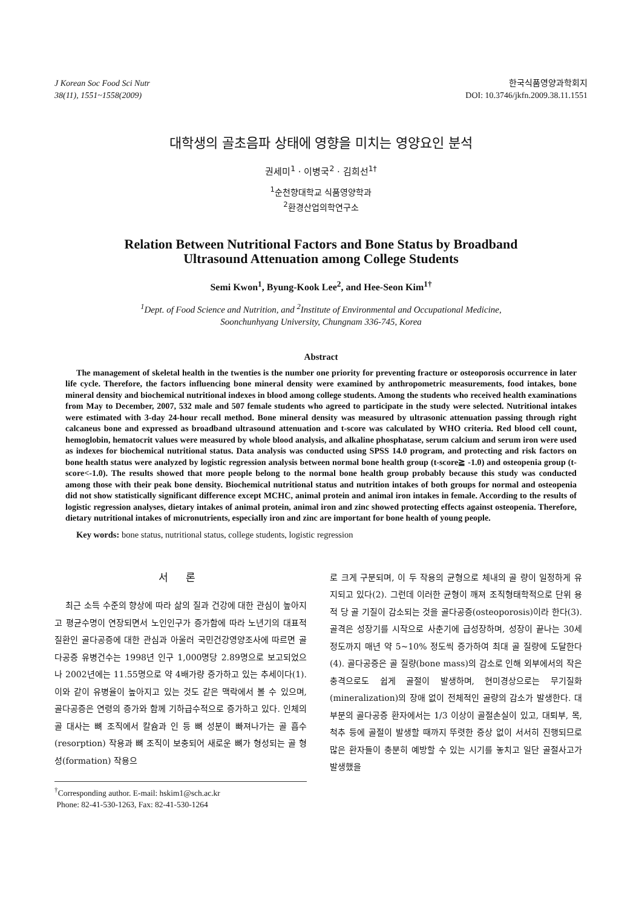J Korean Soc Food Sci Nutr
38(11), 1551~1558(2009)
한국식품영양과학회지
DOI: 10.3746/jkfn.2009.38.11.1551
대학생의 골초음파 상태에 영향을 미치는 영양요인 분석
권세미<sup>1</sup> · 이병국<sup>2</sup> · 김희선<sup>1†</sup>
<sup>1</sup> 순천향대학교 식품영양학과
<sup>2</sup> 환경산업의학연구소
Relation Between Nutritional Factors and Bone Status by Broadband
Ultrasound Attenuation among College Students
Semi Kwon<sup>1</sup>, Byung-Kook Lee<sup>2</sup>, and Hee-Seon Kim<sup>1†</sup>
<sup>1</sup> Dept. of Food Science and Nutrition, and <sup>2</sup>Institute of Environmental and Occupational Medicine,
Soonchunhyang University, Chungnam 336-745, Korea
Abstract
The management of skeletal health in the twenties is the number one priority for preventing fracture or osteoporosis occurrence in later life cycle. Therefore, the factors influencing bone mineral density were examined by anthropometric measurements, food intakes, bone mineral density and biochemical nutritional indexes in blood among college students. Among the students who received health examinations from May to December, 2007, 532 male and 507 female students who agreed to participate in the study were selected. Nutritional intakes were estimated with 3-day 24-hour recall method. Bone mineral density was measured by ultrasonic attenuation passing through right calcaneus bone and expressed as broadband ultrasound attenuation and t-score was calculated by WHO criteria. Red blood cell count, hemoglobin, hematocrit values were measured by whole blood analysis, and alkaline phosphatase, serum calcium and serum iron were used as indexes for biochemical nutritional status. Data analysis was conducted using SPSS 14.0 program, and protecting and risk factors on bone health status were analyzed by logistic regression analysis between normal bone health group (t-score≧ -1.0) and osteopenia group (t-score<-1.0). The results showed that more people belong to the normal bone health group probably because this study was conducted among those with their peak bone density. Biochemical nutritional status and nutrition intakes of both groups for normal and osteopenia did not show statistically significant difference except MCHC, animal protein and animal iron intakes in female. According to the results of logistic regression analyses, dietary intakes of animal protein, animal iron and zinc showed protecting effects against osteopenia. Therefore, dietary nutritional intakes of micronutrients, especially iron and zinc are important for bone health of young people.
Key words: bone status, nutritional status, college students, logistic regression
서 론
최근 소득 수준의 향상에 따라 삶의 질과 건강에 대한 관심이 높아지고 평균수명이 연장되면서 노인인구가 증가함에 따라 노년기의 대표적 질환인 골다공증에 대한 관심과 아울러 국민건강영양조사에 따르면 골다공증 유병건수는 1998년 인구 1,000명당 2.89명으로 보고되었으나 2002년에는 11.55명으로 약 4배가량 증가하고 있는 추세이다(1). 이와 같이 유병율이 높아지고 있는 것도 같은 맥락에서 볼 수 있으며, 골다공증은 연령의 증가와 함께 기하급수적으로 증가하고 있다. 인체의 골 대사는 뼈 조직에서 칼슘과 인 등 뼈 성분이 빠져나가는 골 흡수(resorption) 작용과 뼈 조직이 보충되어 새로운 뼈가 형성되는 골 형성(formation) 작용으
<sup>†</sup> Corresponding author. E-mail: hskim1@sch.ac.kr
Phone: 82-41-530-1263, Fax: 82-41-530-1264
로 크게 구분되며, 이 두 작용의 균형으로 체내의 골 량이 일정하게 유지되고 있다(2). 그런데 이러한 균형이 깨져 조직형태학적으로 단위 용적 당 골 기질이 감소되는 것을 골다공증(osteoporosis)이라 한다(3). 골격은 성장기를 시작으로 사춘기에 급성장하며, 성장이 끝나는 30세 정도까지 매년 약 5~10% 정도씩 증가하여 최대 골 질량에 도달한다(4). 골다공증은 골 질량(bone mass)의 감소로 인해 외부에서의 작은 충격으로도 쉽게 골절이 발생하며, 현미경상으로는 무기질화(mineralization)의 장애 없이 전체적인 골량의 감소가 발생한다. 대부분의 골다공증 환자에서는 1/3 이상이 골절손실이 있고, 대퇴부, 목, 척추 등에 골절이 발생할 때까지 뚜렷한 증상 없이 서서히 진행되므로 많은 환자들이 충분히 예방할 수 있는 시기를 놓치고 일단 골절사고가 발생했을